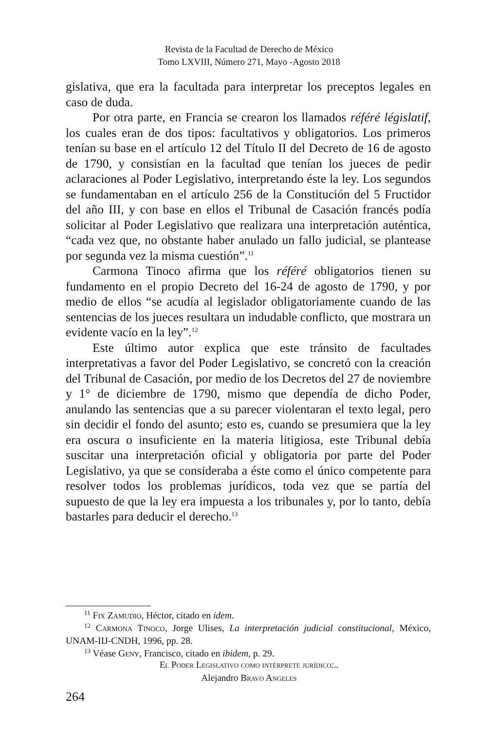Revista de la Facultad de Derecho de México
Tomo LXVIII, Número 271, Mayo -Agosto 2018
gislativa, que era la facultada para interpretar los preceptos legales en caso de duda.
Por otra parte, en Francia se crearon los llamados référé législatif, los cuales eran de dos tipos: facultativos y obligatorios. Los primeros tenían su base en el artículo 12 del Título II del Decreto de 16 de agosto de 1790, y consistían en la facultad que tenían los jueces de pedir aclaraciones al Poder Legislativo, interpretando éste la ley. Los segundos se fundamentaban en el artículo 256 de la Constitución del 5 Fructidor del año III, y con base en ellos el Tribunal de Casación francés podía solicitar al Poder Legislativo que realizara una interpretación auténtica, “cada vez que, no obstante haber anulado un fallo judicial, se plantease por segunda vez la misma cuestión”.<sup>11</sup>
Carmona Tinoco afirma que los référé obligatorios tienen su fundamento en el propio Decreto del 16-24 de agosto de 1790, y por medio de ellos “se acudía al legislador obligatoriamente cuando de las sentencias de los jueces resultara un indudable conflicto, que mostrara un evidente vacío en la ley”.<sup>12</sup>
Este último autor explica que este tránsito de facultades interpretativas a favor del Poder Legislativo, se concretó con la creación del Tribunal de Casación, por medio de los Decretos del 27 de noviembre y 1° de diciembre de 1790, mismo que dependía de dicho Poder, anulando las sentencias que a su parecer violentaran el texto legal, pero sin decidir el fondo del asunto; esto es, cuando se presumiera que la ley era oscura o insuficiente en la materia litigiosa, este Tribunal debía suscitar una interpretación oficial y obligatoria por parte del Poder Legislativo, ya que se consideraba a éste como el único competente para resolver todos los problemas jurídicos, toda vez que se partía del supuesto de que la ley era impuesta a los tribunales y, por lo tanto, debía bastarles para deducir el derecho.<sup>13</sup>
<sup>11</sup> Fix Zamudio, Héctor, citado en idem.
<sup>12</sup> Carmona Tinoco, Jorge Ulises, La interpretación judicial constitucional, México, UNAM-IIJ-CNDH, 1996, pp. 28.
<sup>13</sup> Véase Geny, Francisco, citado en ibidem, p. 29.
El Poder Legislativo como intérprete jurídico:..
Alejandro Bravo Angeles
264